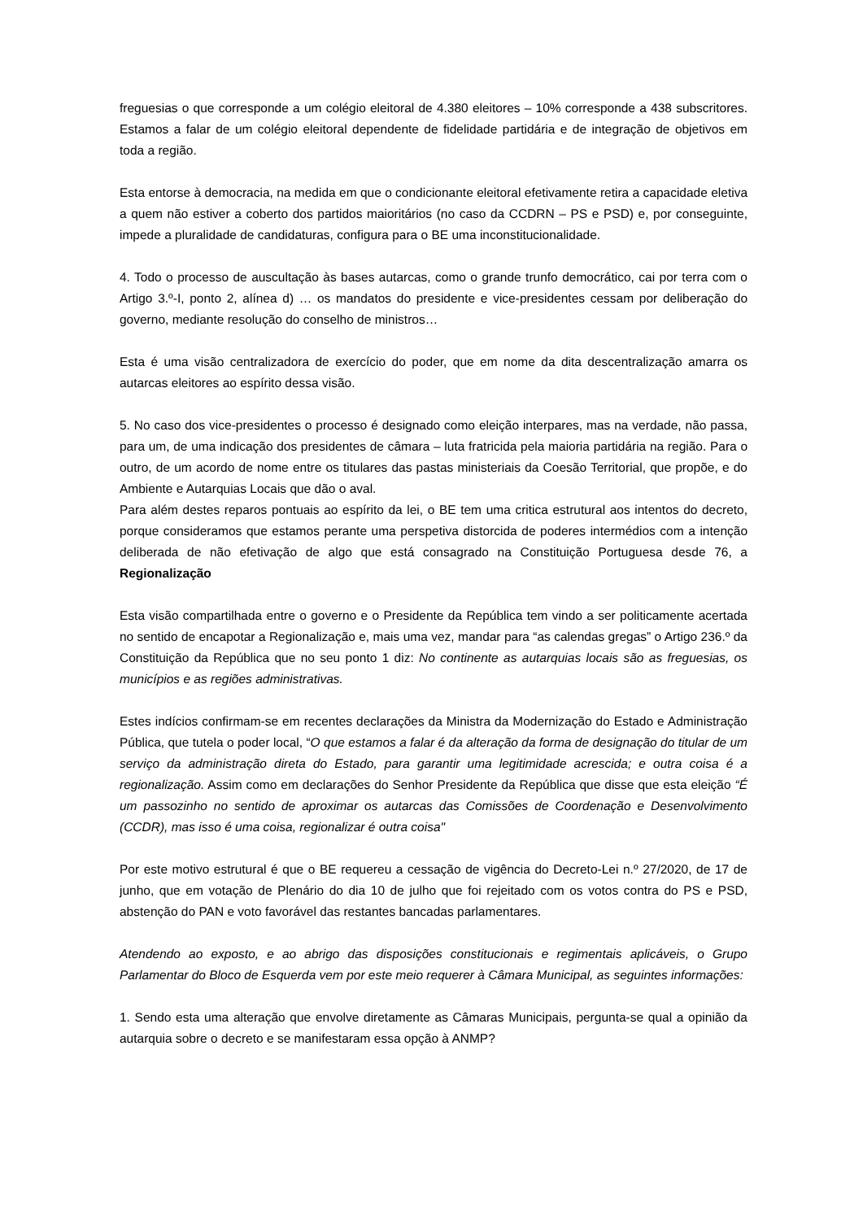freguesias o que corresponde a um colégio eleitoral de 4.380 eleitores – 10% corresponde a 438 subscritores. Estamos a falar de um colégio eleitoral dependente de fidelidade partidária e de integração de objetivos em toda a região.
Esta entorse à democracia, na medida em que o condicionante eleitoral efetivamente retira a capacidade eletiva a quem não estiver a coberto dos partidos maioritários (no caso da CCDRN – PS e PSD) e, por conseguinte, impede a pluralidade de candidaturas, configura para o BE uma inconstitucionalidade.
4. Todo o processo de auscultação às bases autarcas, como o grande trunfo democrático, cai por terra com o Artigo 3.º-I, ponto 2, alínea d) … os mandatos do presidente e vice-presidentes cessam por deliberação do governo, mediante resolução do conselho de ministros…
Esta é uma visão centralizadora de exercício do poder, que em nome da dita descentralização amarra os autarcas eleitores ao espírito dessa visão.
5. No caso dos vice-presidentes o processo é designado como eleição interpares, mas na verdade, não passa, para um, de uma indicação dos presidentes de câmara – luta fratricida pela maioria partidária na região. Para o outro, de um acordo de nome entre os titulares das pastas ministeriais da Coesão Territorial, que propõe, e do Ambiente e Autarquias Locais que dão o aval.
Para além destes reparos pontuais ao espírito da lei, o BE tem uma critica estrutural aos intentos do decreto, porque consideramos que estamos perante uma perspetiva distorcida de poderes intermédios com a intenção deliberada de não efetivação de algo que está consagrado na Constituição Portuguesa desde 76, a Regionalização
Esta visão compartilhada entre o governo e o Presidente da República tem vindo a ser politicamente acertada no sentido de encapotar a Regionalização e, mais uma vez, mandar para “as calendas gregas” o Artigo 236.º da Constituição da República que no seu ponto 1 diz: No continente as autarquias locais são as freguesias, os municípios e as regiões administrativas.
Estes indícios confirmam-se em recentes declarações da Ministra da Modernização do Estado e Administração Pública, que tutela o poder local, “O que estamos a falar é da alteração da forma de designação do titular de um serviço da administração direta do Estado, para garantir uma legitimidade acrescida; e outra coisa é a regionalização. Assim como em declarações do Senhor Presidente da República que disse que esta eleição “É um passozinho no sentido de aproximar os autarcas das Comissões de Coordenação e Desenvolvimento (CCDR), mas isso é uma coisa, regionalizar é outra coisa"
Por este motivo estrutural é que o BE requereu a cessação de vigência do Decreto-Lei n.º 27/2020, de 17 de junho, que em votação de Plenário do dia 10 de julho que foi rejeitado com os votos contra do PS e PSD, abstenção do PAN e voto favorável das restantes bancadas parlamentares.
Atendendo ao exposto, e ao abrigo das disposições constitucionais e regimentais aplicáveis, o Grupo Parlamentar do Bloco de Esquerda vem por este meio requerer à Câmara Municipal, as seguintes informações:
1. Sendo esta uma alteração que envolve diretamente as Câmaras Municipais, pergunta-se qual a opinião da autarquia sobre o decreto e se manifestaram essa opção à ANMP?